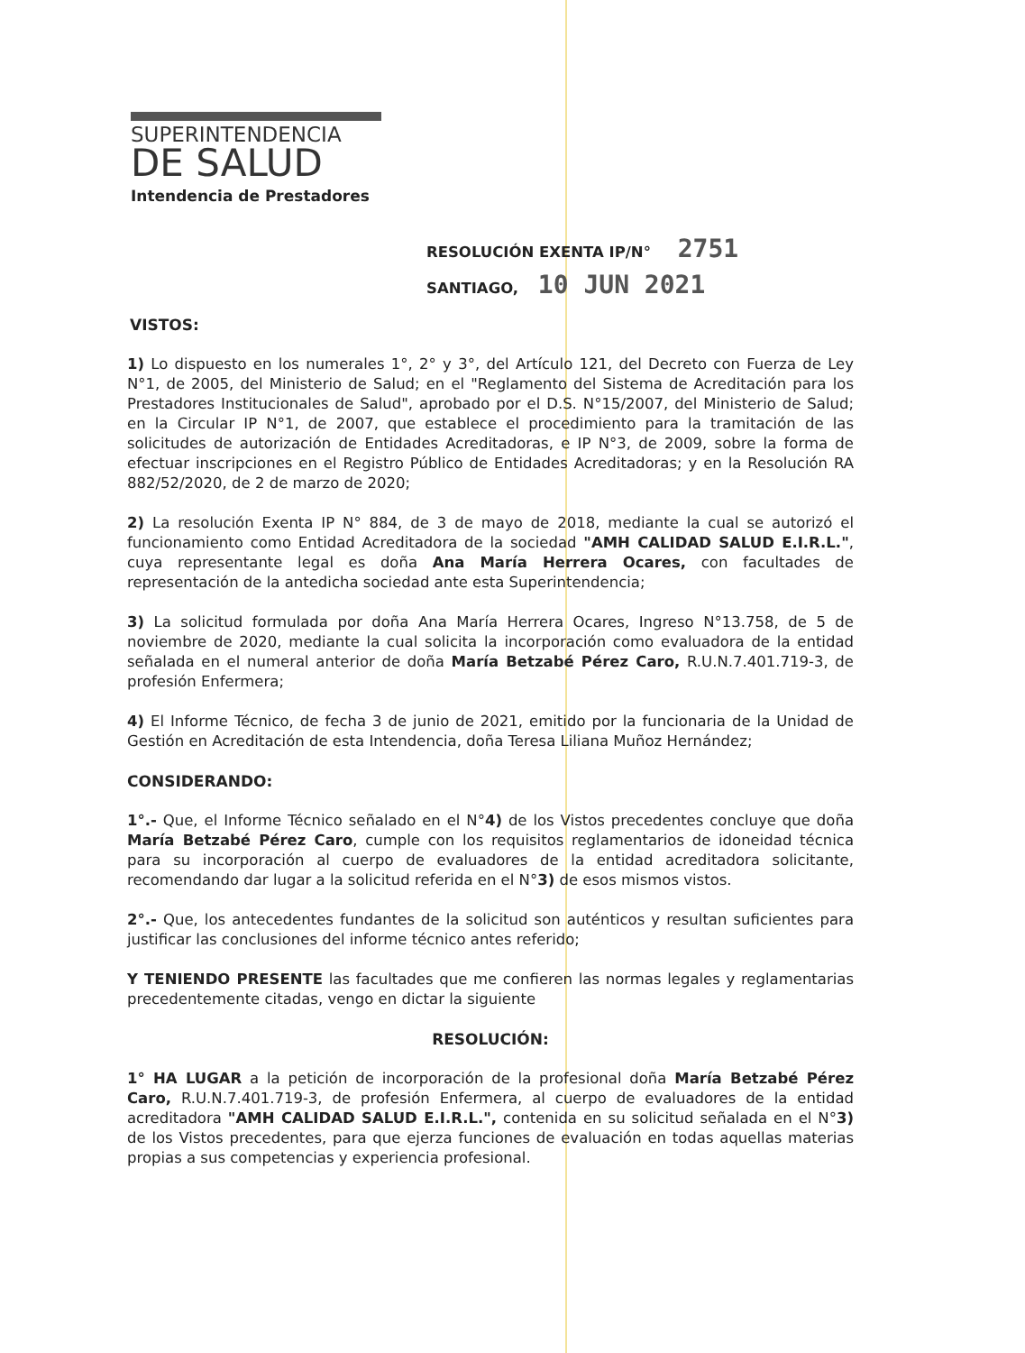SUPERINTENDENCIA
DE SALUD
Intendencia de Prestadores
RESOLUCIÓN EXENTA IP/N° 2751
SANTIAGO, 10 JUN 2021
VISTOS:
1) Lo dispuesto en los numerales 1°, 2° y 3°, del Artículo 121, del Decreto con Fuerza de Ley N°1, de 2005, del Ministerio de Salud; en el "Reglamento del Sistema de Acreditación para los Prestadores Institucionales de Salud", aprobado por el D.S. N°15/2007, del Ministerio de Salud; en la Circular IP N°1, de 2007, que establece el procedimiento para la tramitación de las solicitudes de autorización de Entidades Acreditadoras, e IP N°3, de 2009, sobre la forma de efectuar inscripciones en el Registro Público de Entidades Acreditadoras; y en la Resolución RA 882/52/2020, de 2 de marzo de 2020;
2) La resolución Exenta IP N° 884, de 3 de mayo de 2018, mediante la cual se autorizó el funcionamiento como Entidad Acreditadora de la sociedad "AMH CALIDAD SALUD E.I.R.L.", cuya representante legal es doña Ana María Herrera Ocares, con facultades de representación de la antedicha sociedad ante esta Superintendencia;
3) La solicitud formulada por doña Ana María Herrera Ocares, Ingreso N°13.758, de 5 de noviembre de 2020, mediante la cual solicita la incorporación como evaluadora de la entidad señalada en el numeral anterior de doña María Betzabé Pérez Caro, R.U.N.7.401.719-3, de profesión Enfermera;
4) El Informe Técnico, de fecha 3 de junio de 2021, emitido por la funcionaria de la Unidad de Gestión en Acreditación de esta Intendencia, doña Teresa Liliana Muñoz Hernández;
CONSIDERANDO:
1°.- Que, el Informe Técnico señalado en el N°4) de los Vistos precedentes concluye que doña María Betzabé Pérez Caro, cumple con los requisitos reglamentarios de idoneidad técnica para su incorporación al cuerpo de evaluadores de la entidad acreditadora solicitante, recomendando dar lugar a la solicitud referida en el N°3) de esos mismos vistos.
2°.- Que, los antecedentes fundantes de la solicitud son auténticos y resultan suficientes para justificar las conclusiones del informe técnico antes referido;
Y TENIENDO PRESENTE las facultades que me confieren las normas legales y reglamentarias precedentemente citadas, vengo en dictar la siguiente
RESOLUCIÓN:
1° HA LUGAR a la petición de incorporación de la profesional doña María Betzabé Pérez Caro, R.U.N.7.401.719-3, de profesión Enfermera, al cuerpo de evaluadores de la entidad acreditadora "AMH CALIDAD SALUD E.I.R.L.", contenida en su solicitud señalada en el N°3) de los Vistos precedentes, para que ejerza funciones de evaluación en todas aquellas materias propias a sus competencias y experiencia profesional.